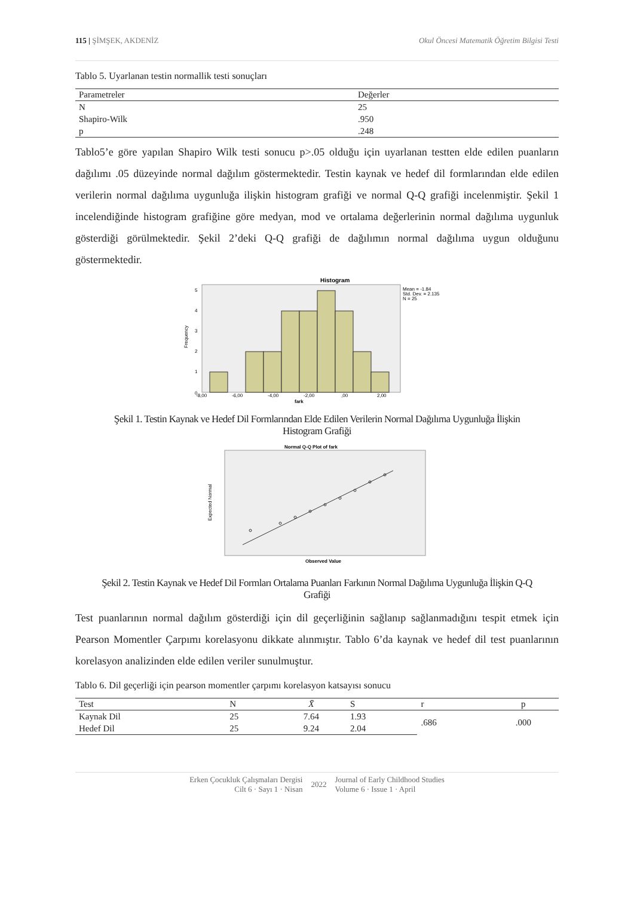115 | ŞİMŞEK, AKDENİZ Okul Öncesi Matematik Öğretim Bilgisi Testi
Tablo 5. Uyarlanan testin normallik testi sonuçları
| Parametreler | Değerler |
| --- | --- |
| N | 25 |
| Shapiro-Wilk | .950 |
| p | .248 |
Tablo5’e göre yapılan Shapiro Wilk testi sonucu p>.05 olduğu için uyarlanan testten elde edilen puanların dağılımı .05 düzeyinde normal dağılım göstermektedir. Testin kaynak ve hedef dil formlarından elde edilen verilerin normal dağılıma uygunluğa ilişkin histogram grafiği ve normal Q-Q grafiği incelenmiştir. Şekil 1 incelendiğinde histogram grafiğine göre medyan, mod ve ortalama değerlerinin normal dağılıma uygunluk gösterdiği görülmektedir. Şekil 2’deki Q-Q grafiği de dağılımın normal dağılıma uygun olduğunu göstermektedir.
Histogram
Mean = -1.84
Std. Dev. = 2.135
N = 25
0
1
2
3
4
5
-8,00
-6,00
-4,00
-2,00
,00
2,00
fark
Frequency
Şekil 1. Testin Kaynak ve Hedef Dil Formlarından Elde Edilen Verilerin Normal Dağılıma Uygunluğa İlişkin Histogram Grafiği
Normal Q-Q Plot of fark
Observed Value
Expected Normal
Şekil 2. Testin Kaynak ve Hedef Dil Formları Ortalama Puanları Farkının Normal Dağılıma Uygunluğa İlişkin Q-Q Grafiği
Test puanlarının normal dağılım gösterdiği için dil geçerliğinin sağlanıp sağlanmadığını tespit etmek için Pearson Momentler Çarpımı korelasyonu dikkate alınmıştır. Tablo 6’da kaynak ve hedef dil test puanlarının korelasyon analizinden elde edilen veriler sunulmuştur.
Tablo 6. Dil geçerliği için pearson momentler çarpımı korelasyon katsayısı sonucu
| Test | N | X̄ | S | r | p |
| --- | --- | --- | --- | --- | --- |
| Kaynak Dil | 25 | 7.64 | 1.93 | .686 | .000 |
| Hedef Dil | 25 | 9.24 | 2.04 | | |
Erken Çocukluk Çalışmaları Dergisi
Cilt 6 · Sayı 1 · Nisan
2022
Journal of Early Childhood Studies
Volume 6 · Issue 1 · April